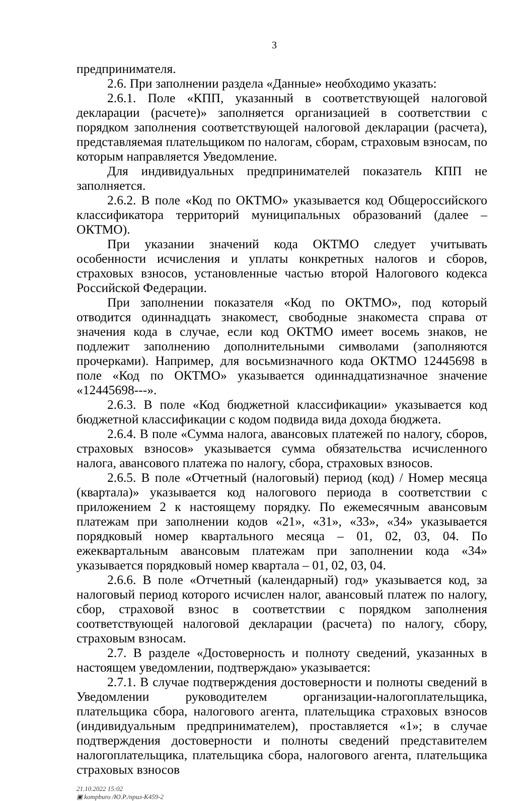3
предпринимателя.
2.6. При заполнении раздела «Данные» необходимо указать:
2.6.1. Поле «КПП, указанный в соответствующей налоговой декларации (расчете)» заполняется организацией в соответствии с порядком заполнения соответствующей налоговой декларации (расчета), представляемая плательщиком по налогам, сборам, страховым взносам, по которым направляется Уведомление.
Для индивидуальных предпринимателей показатель КПП не заполняется.
2.6.2. В поле «Код по ОКТМО» указывается код Общероссийского классификатора территорий муниципальных образований (далее – ОКТМО).
При указании значений кода ОКТМО следует учитывать особенности исчисления и уплаты конкретных налогов и сборов, страховых взносов, установленные частью второй Налогового кодекса Российской Федерации.
При заполнении показателя «Код по ОКТМО», под который отводится одиннадцать знакомест, свободные знакоместа справа от значения кода в случае, если код ОКТМО имеет восемь знаков, не подлежит заполнению дополнительными символами (заполняются прочерками). Например, для восьмизначного кода ОКТМО 12445698 в поле «Код по ОКТМО» указывается одиннадцатизначное значение «12445698---».
2.6.3. В поле «Код бюджетной классификации» указывается код бюджетной классификации с кодом подвида вида дохода бюджета.
2.6.4. В поле «Сумма налога, авансовых платежей по налогу, сборов, страховых взносов» указывается сумма обязательства исчисленного налога, авансового платежа по налогу, сбора, страховых взносов.
2.6.5. В поле «Отчетный (налоговый) период (код) / Номер месяца (квартала)» указывается код налогового периода в соответствии с приложением 2 к настоящему порядку. По ежемесячным авансовым платежам при заполнении кодов «21», «31», «33», «34» указывается порядковый номер квартального месяца – 01, 02, 03, 04. По ежеквартальным авансовым платежам при заполнении кода «34» указывается порядковый номер квартала – 01, 02, 03, 04.
2.6.6. В поле «Отчетный (календарный) год» указывается код, за налоговый период которого исчислен налог, авансовый платеж по налогу, сбор, страховой взнос в соответствии с порядком заполнения соответствующей налоговой декларации (расчета) по налогу, сбору, страховым взносам.
2.7. В разделе «Достоверность и полноту сведений, указанных в настоящем уведомлении, подтверждаю» указывается:
2.7.1. В случае подтверждения достоверности и полноты сведений в Уведомлении руководителем организации-налогоплательщика, плательщика сбора, налогового агента, плательщика страховых взносов (индивидуальным предпринимателем), проставляется «1»; в случае подтверждения достоверности и полноты сведений представителем налогоплательщика, плательщика сбора, налогового агента, плательщика страховых взносов
21.10.2022 15:02
▣ kompburo /Ю.Р./прил-К459-2